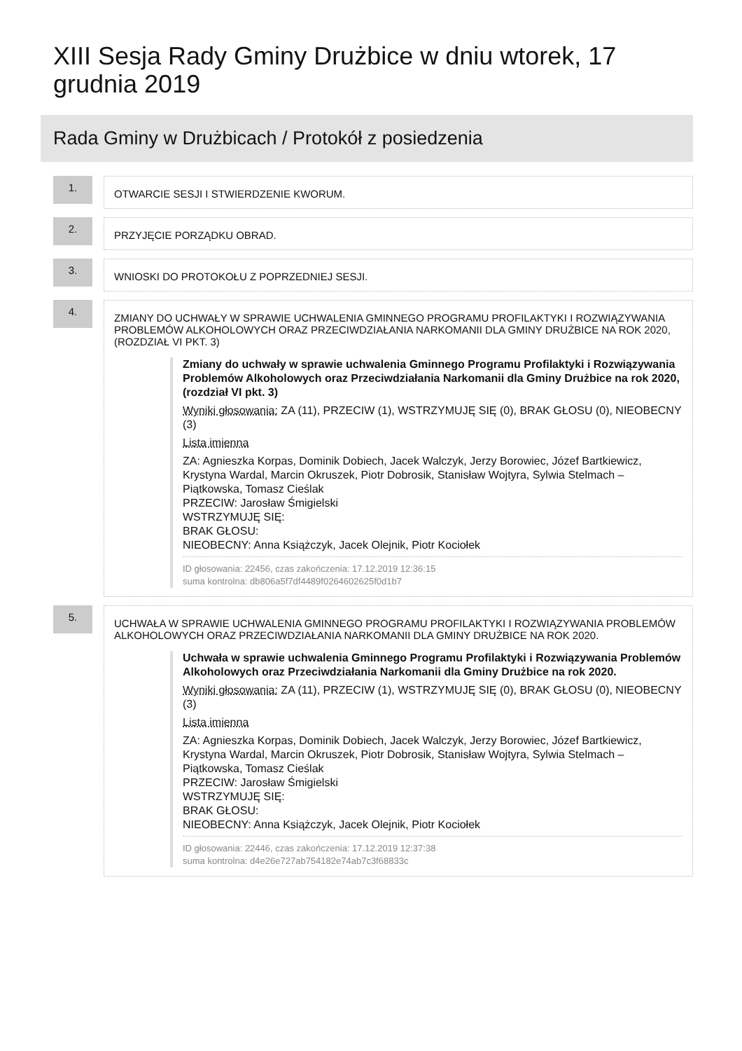XIII Sesja Rady Gminy Drużbice w dniu wtorek, 17 grudnia 2019
Rada Gminy w Drużbicach / Protokół z posiedzenia
1.
OTWARCIE SESJI I STWIERDZENIE KWORUM.
2.
PRZYJĘCIE PORZĄDKU OBRAD.
3.
WNIOSKI DO PROTOKOŁU Z POPRZEDNIEJ SESJI.
4.
ZMIANY DO UCHWAŁY W SPRAWIE UCHWALENIA GMINNEGO PROGRAMU PROFILAKTYKI I ROZWIĄZYWANIA PROBLEMÓW ALKOHOLOWYCH ORAZ PRZECIWDZIAŁANIA NARKOMANII DLA GMINY DRUŻBICE NA ROK 2020, (ROZDZIAŁ VI PKT. 3)
Zmiany do uchwały w sprawie uchwalenia Gminnego Programu Profilaktyki i Rozwiązywania Problemów Alkoholowych oraz Przeciwdziałania Narkomanii dla Gminy Drużbice na rok 2020, (rozdział VI pkt. 3)
Wyniki głosowania: ZA (11), PRZECIW (1), WSTRZYMUJĘ SIĘ (0), BRAK GŁOSU (0), NIEOBECNY (3)
Lista imienna
ZA: Agnieszka Korpas, Dominik Dobiech, Jacek Walczyk, Jerzy Borowiec, Józef Bartkiewicz, Krystyna Wardal, Marcin Okruszek, Piotr Dobrosik, Stanisław Wojtyra, Sylwia Stelmach – Piątkowska, Tomasz Cieślak
PRZECIW: Jarosław Śmigielski
WSTRZYMUJĘ SIĘ:
BRAK GŁOSU:
NIEOBECNY: Anna Książczyk, Jacek Olejnik, Piotr Kociołek
ID głosowania: 22456, czas zakończenia: 17.12.2019 12:36:15
suma kontrolna: db806a5f7df4489f0264602625f0d1b7
5.
UCHWAŁA W SPRAWIE UCHWALENIA GMINNEGO PROGRAMU PROFILAKTYKI I ROZWIĄZYWANIA PROBLEMÓW ALKOHOLOWYCH ORAZ PRZECIWDZIAŁANIA NARKOMANII DLA GMINY DRUŻBICE NA ROK 2020.
Uchwała w sprawie uchwalenia Gminnego Programu Profilaktyki i Rozwiązywania Problemów Alkoholowych oraz Przeciwdziałania Narkomanii dla Gminy Drużbice na rok 2020.
Wyniki głosowania: ZA (11), PRZECIW (1), WSTRZYMUJĘ SIĘ (0), BRAK GŁOSU (0), NIEOBECNY (3)
Lista imienna
ZA: Agnieszka Korpas, Dominik Dobiech, Jacek Walczyk, Jerzy Borowiec, Józef Bartkiewicz, Krystyna Wardal, Marcin Okruszek, Piotr Dobrosik, Stanisław Wojtyra, Sylwia Stelmach – Piątkowska, Tomasz Cieślak
PRZECIW: Jarosław Śmigielski
WSTRZYMUJĘ SIĘ:
BRAK GŁOSU:
NIEOBECNY: Anna Książczyk, Jacek Olejnik, Piotr Kociołek
ID głosowania: 22446, czas zakończenia: 17.12.2019 12:37:38
suma kontrolna: d4e26e727ab754182e74ab7c3f68833c